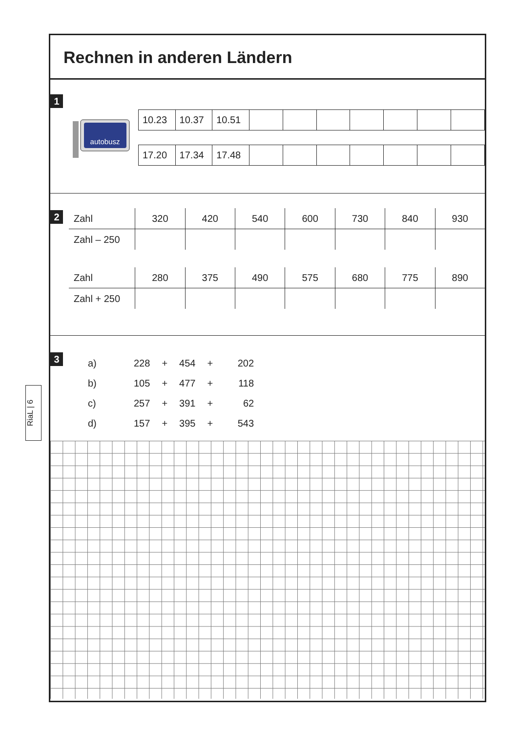Rechnen in anderen Ländern
1
autobusz
| 10.23 | 10.37 | 10.51 | | | | | | | |
| 17.20 | 17.34 | 17.48 | | | | | | | |
2
| Zahl | 320 | 420 | 540 | 600 | 730 | 840 | 930 |
| Zahl – 250 | | | | | | | |
| Zahl | 280 | 375 | 490 | 575 | 680 | 775 | 890 |
| Zahl + 250 | | | | | | | |
3
| a) | 228 | + | 454 | + | 202 |
| b) | 105 | + | 477 | + | 118 |
| c) | 257 | + | 391 | + | 62 |
| d) | 157 | + | 395 | + | 543 |
RiaL | 6